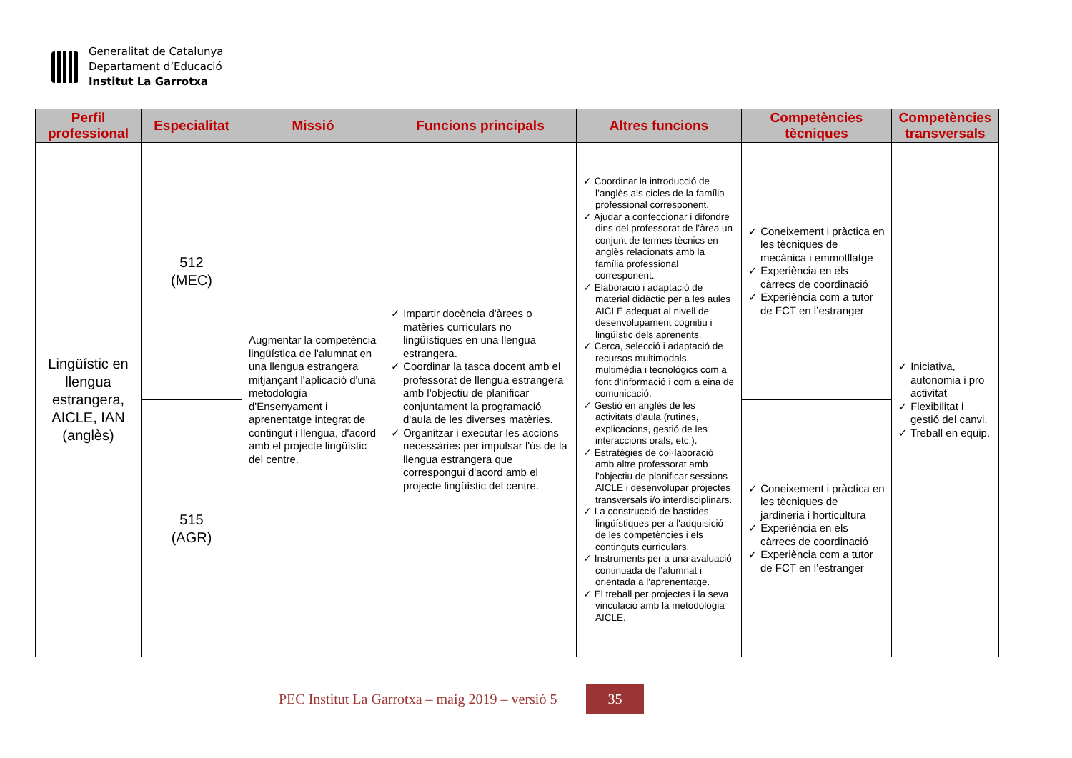Generalitat de Catalunya
Departament d’Educació
Institut La Garrotxa
| Perfil professional | Especialitat | Missió | Funcions principals | Altres funcions | Competències tècniques | Competències transversals |
| --- | --- | --- | --- | --- | --- | --- |
| Lingüístic en llengua estrangera, AICLE, IAN (anglès) | 512 (MEC) | Augmentar la competència lingüística de l'alumnat en una llengua estrangera mitjançant l'aplicació d'una metodologia d'Ensenyament i aprenentatge integrat de contingut i llengua, d'acord amb el projecte lingüístic del centre. | ✓ Impartir docència d'àrees o matèries curriculars no lingüístiques en una llengua estrangera. ✓ Coordinar la tasca docent amb el professorat de llengua estrangera amb l'objectiu de planificar conjuntament la programació d'aula de les diverses matèries. ✓ Organitzar i executar les accions necessàries per impulsar l'ús de la llengua estrangera que correspongui d'acord amb el projecte lingüístic del centre. | ✓ Coordinar la introducció de l’anglès als cicles de la família professional corresponent. ✓ Ajudar a confeccionar i difondre dins del professorat de l’àrea un conjunt de termes tècnics en anglès relacionats amb la família professional corresponent. ✓ Elaboració i adaptació de material didàctic per a les aules AICLE adequat al nivell de desenvolupament cognitiu i lingüístic dels aprenents. ✓ Cerca, selecció i adaptació de recursos multimodals, multimèdia i tecnològics com a font d'informació i com a eina de comunicació. ✓ Gestió en anglès de les activitats d'aula (rutines, explicacions, gestió de les interaccions orals, etc.). ✓ Estratègies de col·laboració amb altre professorat amb l'objectiu de planificar sessions AICLE i desenvolupar projectes transversals i/o interdisciplinars. ✓ La construcció de bastides lingüístiques per a l'adquisició de les competències i els continguts curriculars. ✓ Instruments per a una avaluació continuada de l'alumnat i orientada a l'aprenentatge. ✓ El treball per projectes i la seva vinculació amb la metodologia AICLE. | ✓ Coneixement i pràctica en les tècniques de mecànica i emmotllatge ✓ Experiència en els càrrecs de coordinació ✓ Experiència com a tutor de FCT en l’estranger | ✓ Iniciativa, autonomia i pro activitat ✓ Flexibilitat i gestió del canvi. ✓ Treball en equip. |
| | 515 (AGR) | | | | ✓ Coneixement i pràctica en les tècniques de jardineria i horticultura ✓ Experiència en els càrrecs de coordinació ✓ Experiència com a tutor de FCT en l’estranger | |
PEC Institut La Garrotxa – maig 2019 – versió 5
35